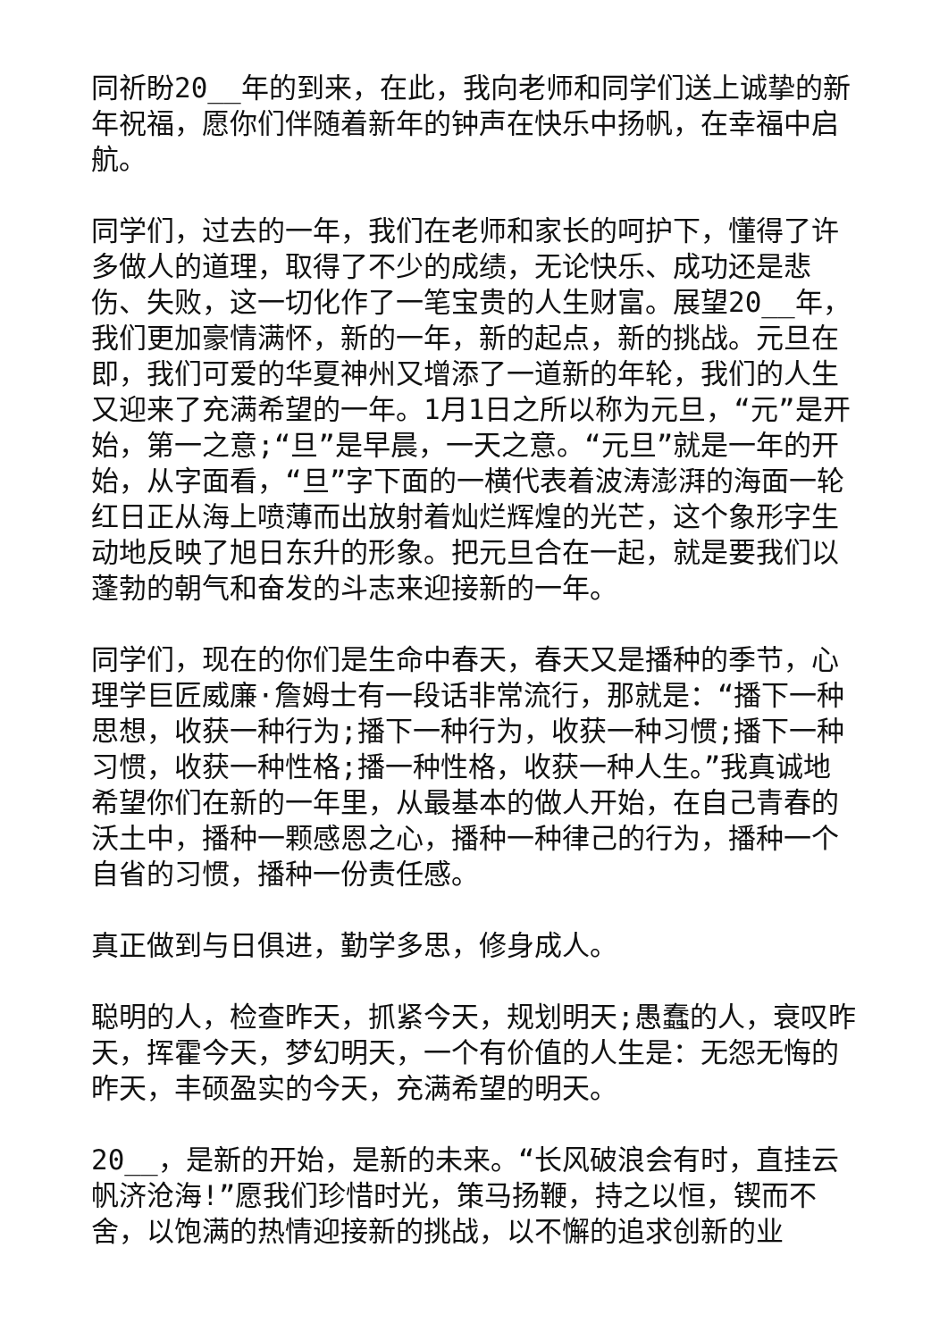同祈盼20__年的到来，在此，我向老师和同学们送上诚挚的新年祝福，愿你们伴随着新年的钟声在快乐中扬帆，在幸福中启航。
同学们，过去的一年，我们在老师和家长的呵护下，懂得了许多做人的道理，取得了不少的成绩，无论快乐、成功还是悲伤、失败，这一切化作了一笔宝贵的人生财富。展望20__年，我们更加豪情满怀，新的一年，新的起点，新的挑战。元旦在即，我们可爱的华夏神州又增添了一道新的年轮，我们的人生又迎来了充满希望的一年。1月1日之所以称为元旦，“元”是开始，第一之意;“旦”是早晨，一天之意。“元旦”就是一年的开始，从字面看，“旦”字下面的一横代表着波涛澎湃的海面一轮红日正从海上喷薄而出放射着灿烂辉煌的光芒，这个象形字生动地反映了旭日东升的形象。把元旦合在一起，就是要我们以蓬勃的朝气和奋发的斗志来迎接新的一年。
同学们，现在的你们是生命中春天，春天又是播种的季节，心理学巨匠威廉·詹姆士有一段话非常流行，那就是：“播下一种思想，收获一种行为;播下一种行为，收获一种习惯;播下一种习惯，收获一种性格;播一种性格，收获一种人生。”我真诚地希望你们在新的一年里，从最基本的做人开始，在自己青春的沃土中，播种一颗感恩之心，播种一种律己的行为，播种一个自省的习惯，播种一份责任感。
真正做到与日俱进，勤学多思，修身成人。
聪明的人，检查昨天，抓紧今天，规划明天;愚蠢的人，衰叹昨天，挥霍今天，梦幻明天，一个有价值的人生是：无怨无悔的昨天，丰硕盈实的今天，充满希望的明天。
20__，是新的开始，是新的未来。“长风破浪会有时，直挂云帆济沧海!”愿我们珍惜时光，策马扬鞭，持之以恒，锲而不舍，以饱满的热情迎接新的挑战，以不懈的追求创新的业